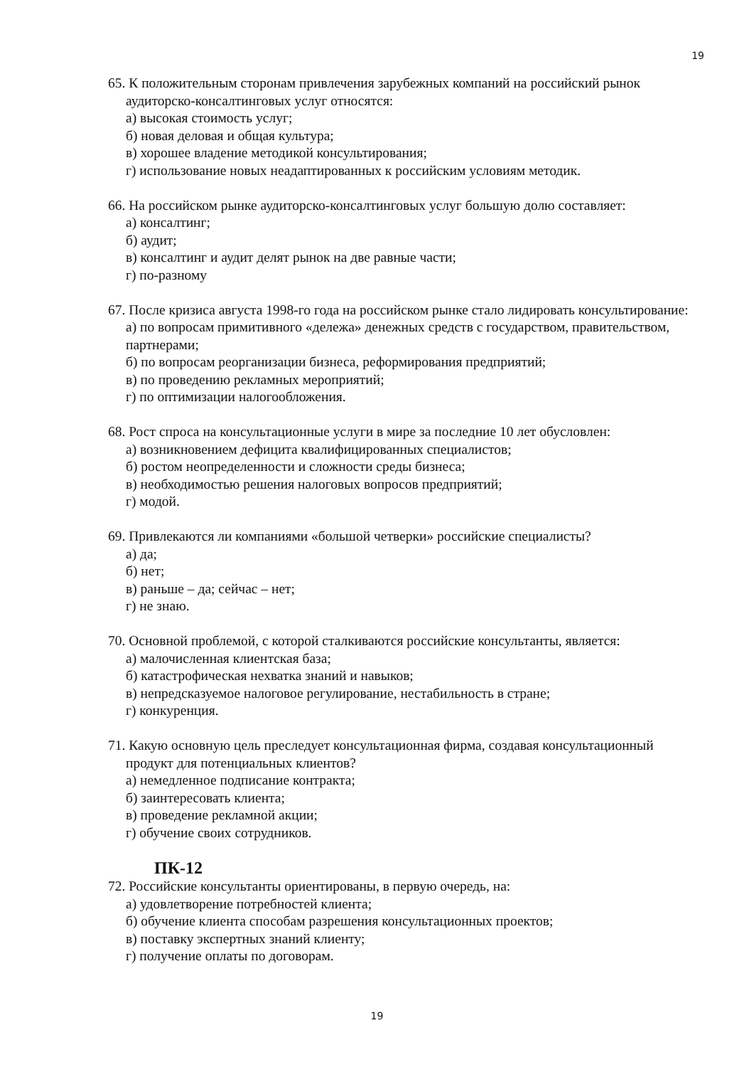19
65. К положительным сторонам привлечения зарубежных компаний на российский рынок аудиторско-консалтинговых услуг относятся:
а) высокая стоимость услуг;
б) новая деловая и общая культура;
в) хорошее владение методикой консультирования;
г) использование новых неадаптированных к российским условиям методик.
66. На российском рынке аудиторско-консалтинговых услуг большую долю составляет:
а) консалтинг;
б) аудит;
в) консалтинг и аудит делят рынок на две равные части;
г) по-разному
67. После кризиса августа 1998-го года на российском рынке стало лидировать консультирование:
а) по вопросам примитивного «дележа» денежных средств с государством, правительством, партнерами;
б) по вопросам реорганизации бизнеса, реформирования предприятий;
в) по проведению рекламных мероприятий;
г) по оптимизации налогообложения.
68. Рост спроса на консультационные услуги в мире за последние 10 лет обусловлен:
а) возникновением дефицита квалифицированных специалистов;
б) ростом неопределенности и сложности среды бизнеса;
в) необходимостью решения налоговых вопросов предприятий;
г) модой.
69. Привлекаются ли компаниями «большой четверки» российские специалисты?
а) да;
б) нет;
в) раньше – да; сейчас – нет;
г) не знаю.
70. Основной проблемой, с которой сталкиваются российские консультанты, является:
а) малочисленная клиентская база;
б) катастрофическая нехватка знаний и навыков;
в) непредсказуемое налоговое регулирование, нестабильность в стране;
г) конкуренция.
71. Какую основную цель преследует консультационная фирма, создавая консультационный продукт для потенциальных клиентов?
а) немедленное подписание контракта;
б) заинтересовать клиента;
в) проведение рекламной акции;
г) обучение своих сотрудников.
ПК-12
72. Российские консультанты ориентированы, в первую очередь, на:
а) удовлетворение потребностей клиента;
б) обучение клиента способам разрешения консультационных проектов;
в) поставку экспертных знаний клиенту;
г) получение оплаты по договорам.
19